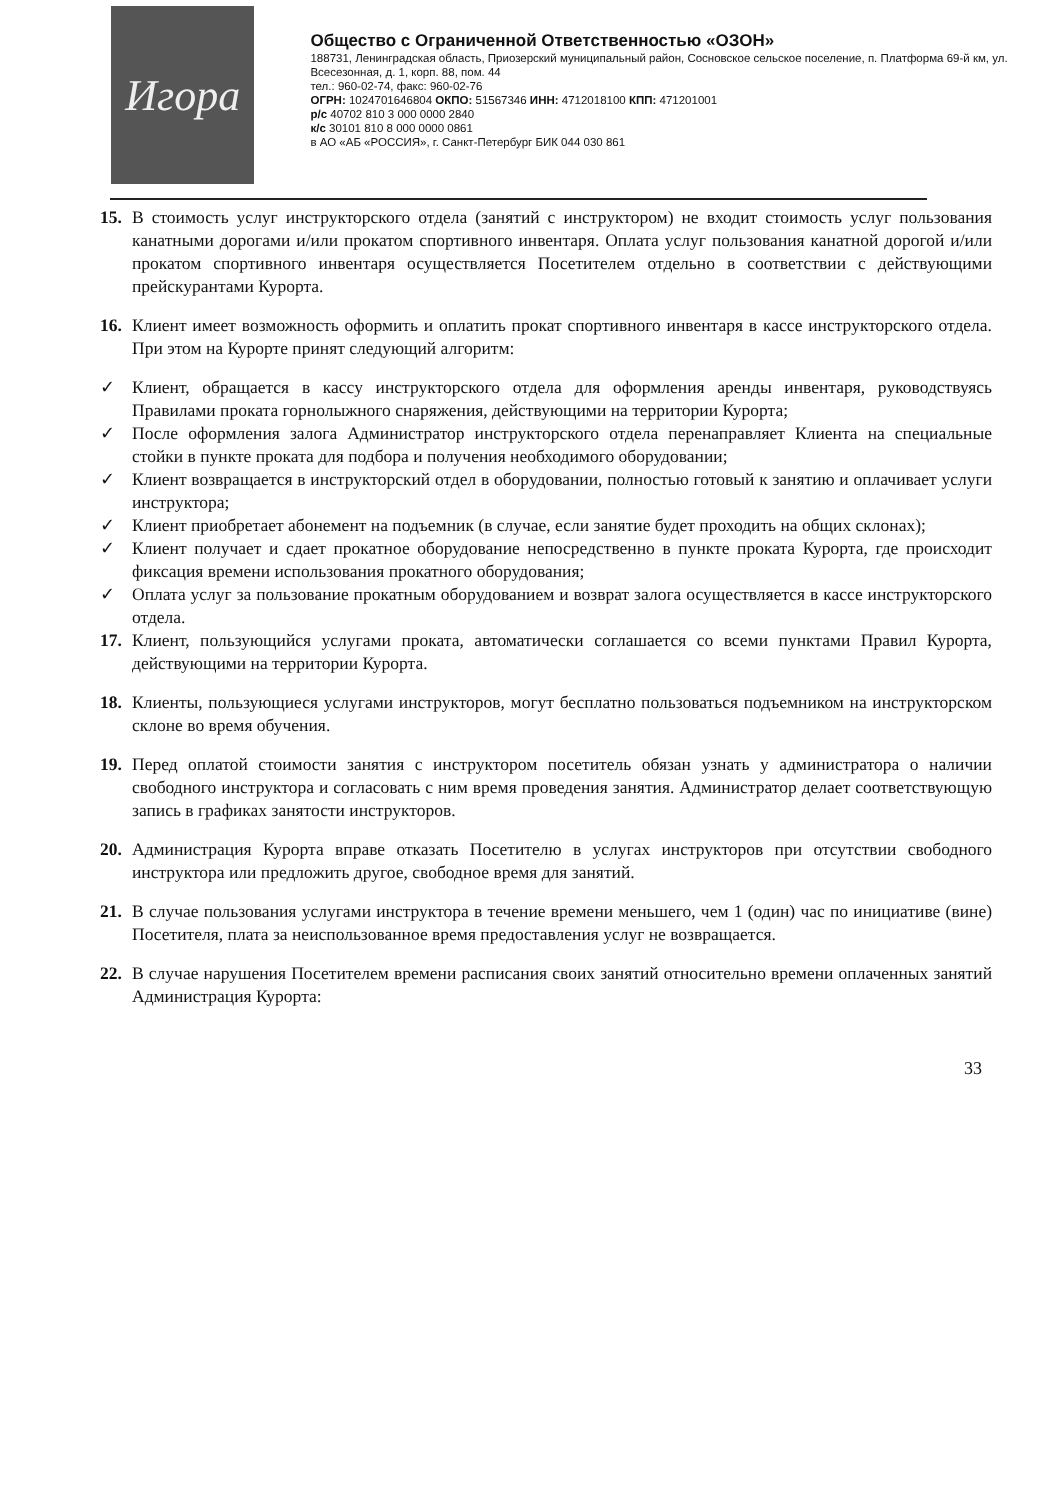Игора
Общество с Ограниченной Ответственностью «ОЗОН»
188731, Ленинградская область, Приозерский муниципальный район, Сосновское сельское поселение, п. Платформа 69-й км, ул. Всесезонная, д. 1, корп. 88, пом. 44
тел.: 960-02-74, факс: 960-02-76
ОГРН: 1024701646804 ОКПО: 51567346 ИНН: 4712018100 КПП: 471201001
р/с 40702 810 3 000 0000 2840
к/с 30101 810 8 000 0000 0861
в АО «АБ «РОССИЯ», г. Санкт-Петербург БИК 044 030 861
15. В стоимость услуг инструкторского отдела (занятий с инструктором) не входит стоимость услуг пользования канатными дорогами и/или прокатом спортивного инвентаря. Оплата услуг пользования канатной дорогой и/или прокатом спортивного инвентаря осуществляется Посетителем отдельно в соответствии с действующими прейскурантами Курорта.
16. Клиент имеет возможность оформить и оплатить прокат спортивного инвентаря в кассе инструкторского отдела. При этом на Курорте принят следующий алгоритм:
✓ Клиент, обращается в кассу инструкторского отдела для оформления аренды инвентаря, руководствуясь Правилами проката горнолыжного снаряжения, действующими на территории Курорта;
✓ После оформления залога Администратор инструкторского отдела перенаправляет Клиента на специальные стойки в пункте проката для подбора и получения необходимого оборудовании;
✓ Клиент возвращается в инструкторский отдел в оборудовании, полностью готовый к занятию и оплачивает услуги инструктора;
✓ Клиент приобретает абонемент на подъемник (в случае, если занятие будет проходить на общих склонах);
✓ Клиент получает и сдает прокатное оборудование непосредственно в пункте проката Курорта, где происходит фиксация времени использования прокатного оборудования;
✓ Оплата услуг за пользование прокатным оборудованием и возврат залога осуществляется в кассе инструкторского отдела.
17. Клиент, пользующийся услугами проката, автоматически соглашается со всеми пунктами Правил Курорта, действующими на территории Курорта.
18. Клиенты, пользующиеся услугами инструкторов, могут бесплатно пользоваться подъемником на инструкторском склоне во время обучения.
19. Перед оплатой стоимости занятия с инструктором посетитель обязан узнать у администратора о наличии свободного инструктора и согласовать с ним время проведения занятия. Администратор делает соответствующую запись в графиках занятости инструкторов.
20. Администрация Курорта вправе отказать Посетителю в услугах инструкторов при отсутствии свободного инструктора или предложить другое, свободное время для занятий.
21. В случае пользования услугами инструктора в течение времени меньшего, чем 1 (один) час по инициативе (вине) Посетителя, плата за неиспользованное время предоставления услуг не возвращается.
22. В случае нарушения Посетителем времени расписания своих занятий относительно времени оплаченных занятий Администрация Курорта:
33